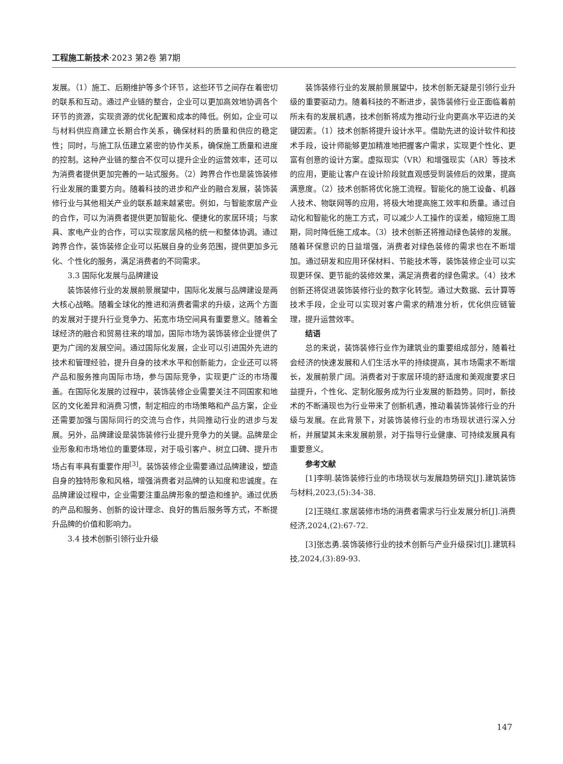工程施工新技术·2023 第2卷 第7期
发展。（1）施工、后期维护等多个环节，这些环节之间存在着密切的联系和互动。通过产业链的整合，企业可以更加高效地协调各个环节的资源，实现资源的优化配置和成本的降低。例如，企业可以与材料供应商建立长期合作关系，确保材料的质量和供应的稳定性；同时，与施工队伍建立紧密的协作关系，确保施工质量和进度的控制。这种产业链的整合不仅可以提升企业的运营效率，还可以为消费者提供更加完善的一站式服务。（2）跨界合作也是装饰装修行业发展的重要方向。随着科技的进步和产业的融合发展，装饰装修行业与其他相关产业的联系越来越紧密。例如，与智能家居产业的合作，可以为消费者提供更加智能化、便捷化的家居环境；与家具、家电产业的合作，可以实现家居风格的统一和整体协调。通过跨界合作，装饰装修企业可以拓展自身的业务范围，提供更加多元化、个性化的服务，满足消费者的不同需求。
3.3 国际化发展与品牌建设
装饰装修行业的发展前景展望中，国际化发展与品牌建设是两大核心战略。随着全球化的推进和消费者需求的升级，这两个方面的发展对于提升行业竞争力、拓宽市场空间具有重要意义。随着全球经济的融合和贸易往来的增加，国际市场为装饰装修企业提供了更为广阔的发展空间。通过国际化发展，企业可以引进国外先进的技术和管理经验，提升自身的技术水平和创新能力，企业还可以将产品和服务推向国际市场，参与国际竞争，实现更广泛的市场覆盖。在国际化发展的过程中，装饰装修企业需要关注不同国家和地区的文化差异和消费习惯，制定相应的市场策略和产品方案，企业还需要加强与国际同行的交流与合作，共同推动行业的进步与发展。另外，品牌建设是装饰装修行业提升竞争力的关键。品牌是企业形象和市场地位的重要体现，对于吸引客户、树立口碑、提升市场占有率具有重要作用<sup>[3]</sup>。装饰装修企业需要通过品牌建设，塑造自身的独特形象和风格，增强消费者对品牌的认知度和忠诚度。在品牌建设过程中，企业需要注重品牌形象的塑造和维护。通过优质的产品和服务、创新的设计理念、良好的售后服务等方式，不断提升品牌的价值和影响力。
3.4 技术创新引领行业升级
装饰装修行业的发展前景展望中，技术创新无疑是引领行业升级的重要驱动力。随着科技的不断进步，装饰装修行业正面临着前所未有的发展机遇，技术创新将成为推动行业向更高水平迈进的关键因素。（1）技术创新将提升设计水平。借助先进的设计软件和技术手段，设计师能够更加精准地把握客户需求，实现更个性化、更富有创意的设计方案。虚拟现实（VR）和增强现实（AR）等技术的应用，更能让客户在设计阶段就直观感受到装修后的效果，提高满意度。（2）技术创新将优化施工流程。智能化的施工设备、机器人技术、物联网等的应用，将极大地提高施工效率和质量。通过自动化和智能化的施工方式，可以减少人工操作的误差，缩短施工周期，同时降低施工成本。（3）技术创新还将推动绿色装修的发展。随着环保意识的日益增强，消费者对绿色装修的需求也在不断增加。通过研发和应用环保材料、节能技术等，装饰装修企业可以实现更环保、更节能的装修效果，满足消费者的绿色需求。（4）技术创新还将促进装饰装修行业的数字化转型。通过大数据、云计算等技术手段，企业可以实现对客户需求的精准分析，优化供应链管理，提升运营效率。
结语
总的来说，装饰装修行业作为建筑业的重要组成部分，随着社会经济的快速发展和人们生活水平的持续提高，其市场需求不断增长，发展前景广阔。消费者对于家居环境的舒适度和美观度要求日益提升，个性化、定制化服务成为行业发展的新趋势。同时，新技术的不断涌现也为行业带来了创新机遇，推动着装饰装修行业的升级与发展。在此背景下，对装饰装修行业的市场现状进行深入分析，并展望其未来发展前景，对于指导行业健康、可持续发展具有重要意义。
参考文献
[1]李明.装饰装修行业的市场现状与发展趋势研究[J].建筑装饰与材料,2023,(5):34-38.
[2]王晓红.家居装修市场的消费者需求与行业发展分析[J].消费经济,2024,(2):67-72.
[3]张志勇.装饰装修行业的技术创新与产业升级探讨[J].建筑科技,2024,(3):89-93.
147